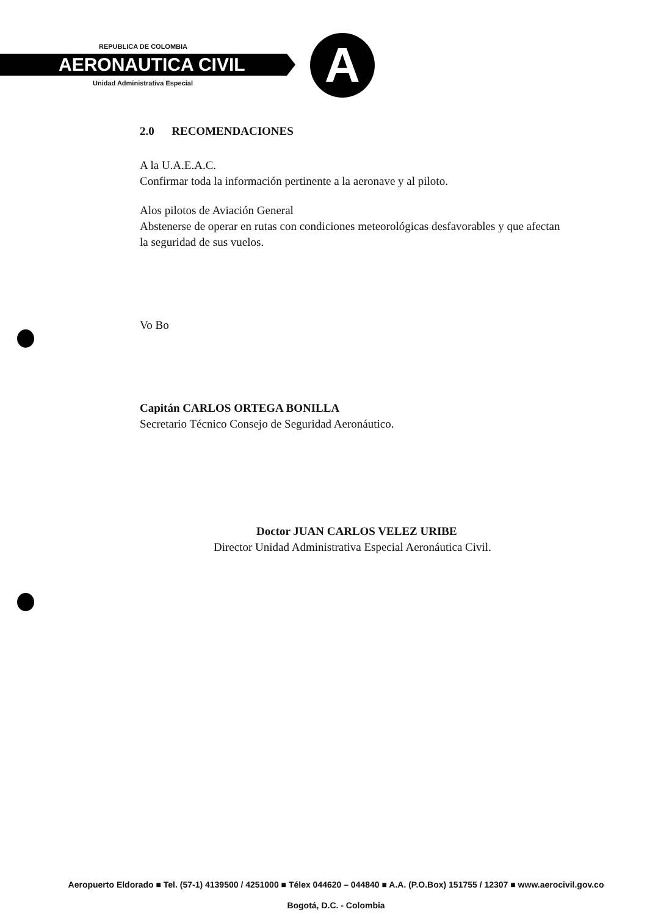REPUBLICA DE COLOMBIA
AERONAUTICA CIVIL
Unidad Administrativa Especial A
2.0 RECOMENDACIONES
A la U.A.E.A.C.
Confirmar toda la información pertinente a la aeronave y al piloto.
Alos pilotos de Aviación General
Abstenerse de operar en rutas con condiciones meteorológicas desfavorables y que afectan la seguridad de sus vuelos.
Vo Bo
Capitán CARLOS ORTEGA BONILLA
Secretario Técnico Consejo de Seguridad Aeronáutico.
Doctor JUAN CARLOS VELEZ URIBE
Director Unidad Administrativa Especial Aeronáutica Civil.
Aeropuerto Eldorado ■ Tel. (57-1) 4139500 / 4251000 ■ Télex 044620 – 044840 ■ A.A. (P.O.Box) 151755 / 12307 ■ www.aerocivil.gov.co
Bogotá, D.C. - Colombia